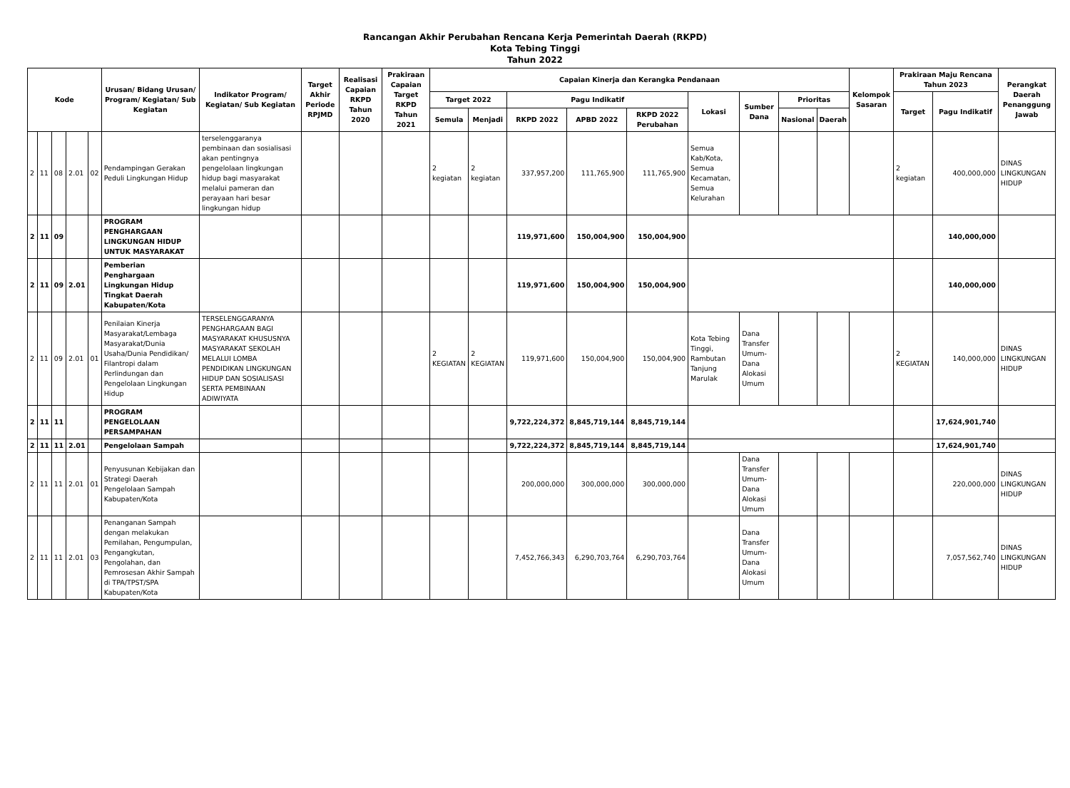Rancangan Akhir Perubahan Rencana Kerja Pemerintah Daerah (RKPD)
Kota Tebing Tinggi
Tahun 2022
| Kode | | | | | Urusan/ Bidang Urusan/ Program/ Kegiatan/ Sub Kegiatan | Indikator Program/ Kegiatan/ Sub Kegiatan | Target Akhir Periode RPJMD | Realisasi Capaian RKPD Tahun 2020 | Prakiraan Capaian Target RKPD Tahun 2021 | Capaian Kinerja dan Kerangka Pendanaan | | | | | | | | | Kelompok Sasaran | Prakiraan Maju Rencana Tahun 2023 | | Perangkat Daerah Penanggung Jawab |
| --- | --- | --- | --- | --- | --- | --- | --- | --- | --- | --- | --- | --- | --- | --- | --- | --- | --- | --- | --- | --- | --- | --- |
| | | | | | | | | | | Target 2022 | | Pagu Indikatif | | | Lokasi | Sumber Dana | Prioritas | | | Target | Pagu Indikatif | |
| | | | | | | | | | | Semula | Menjadi | RKPD 2022 | APBD 2022 | RKPD 2022 Perubahan | | | Nasional | Daerah | | | | |
| 2 | 11 | 08 | 2.01 | 02 | Pendampingan Gerakan Peduli Lingkungan Hidup | terselenggaranya pembinaan dan sosialisasi akan pentingnya pengelolaan lingkungan hidup bagi masyarakat melalui pameran dan perayaan hari besar lingkungan hidup | | | | 2 kegiatan | 2 kegiatan | 337,957,200 | 111,765,900 | 111,765,900 | Semua Kab/Kota, Semua Kecamatan, Semua Kelurahan | | | | | 2 kegiatan | 400,000,000 | DINAS LINGKUNGAN HIDUP |
| 2 | 11 | 09 | | | PROGRAM PENGHARGAAN LINGKUNGAN HIDUP UNTUK MASYARAKAT | | | | | | | 119,971,600 | 150,004,900 | 150,004,900 | | | | | | | 140,000,000 | |
| 2 | 11 | 09 | 2.01 | | Pemberian Penghargaan Lingkungan Hidup Tingkat Daerah Kabupaten/Kota | | | | | | | 119,971,600 | 150,004,900 | 150,004,900 | | | | | | | 140,000,000 | |
| 2 | 11 | 09 | 2.01 | 01 | Penilaian Kinerja Masyarakat/Lembaga Masyarakat/Dunia Usaha/Dunia Pendidikan/ Filantropi dalam Perlindungan dan Pengelolaan Lingkungan Hidup | TERSELENGGARANYA PENGHARGAAN BAGI MASYARAKAT KHUSUSNYA MASYARAKAT SEKOLAH MELALUI LOMBA PENDIDIKAN LINGKUNGAN HIDUP DAN SOSIALISASI SERTA PEMBINAAN ADIWIYATA | | | | 2 KEGIATAN | 2 KEGIATAN | 119,971,600 | 150,004,900 | 150,004,900 | Kota Tebing Tinggi, Rambutan Tanjung Marulak | Dana Transfer Umum-Dana Alokasi Umum | | | | 2 KEGIATAN | 140,000,000 | DINAS LINGKUNGAN HIDUP |
| 2 | 11 | 11 | | | PROGRAM PENGELOLAAN PERSAMPAHAN | | | | | | | 9,722,224,372 | 8,845,719,144 | 8,845,719,144 | | | | | | | 17,624,901,740 | |
| 2 | 11 | 11 | 2.01 | | Pengelolaan Sampah | | | | | | | 9,722,224,372 | 8,845,719,144 | 8,845,719,144 | | | | | | | 17,624,901,740 | |
| 2 | 11 | 11 | 2.01 | 01 | Penyusunan Kebijakan dan Strategi Daerah Pengelolaan Sampah Kabupaten/Kota | | | | | | | 200,000,000 | 300,000,000 | 300,000,000 | | Dana Transfer Umum-Dana Alokasi Umum | | | | | 220,000,000 | DINAS LINGKUNGAN HIDUP |
| 2 | 11 | 11 | 2.01 | 03 | Penanganan Sampah dengan melakukan Pemilahan, Pengumpulan, Pengangkutan, Pengolahan, dan Pemrosesan Akhir Sampah di TPA/TPST/SPA Kabupaten/Kota | | | | | | | 7,452,766,343 | 6,290,703,764 | 6,290,703,764 | | Dana Transfer Umum-Dana Alokasi Umum | | | | | 7,057,562,740 | DINAS LINGKUNGAN HIDUP |